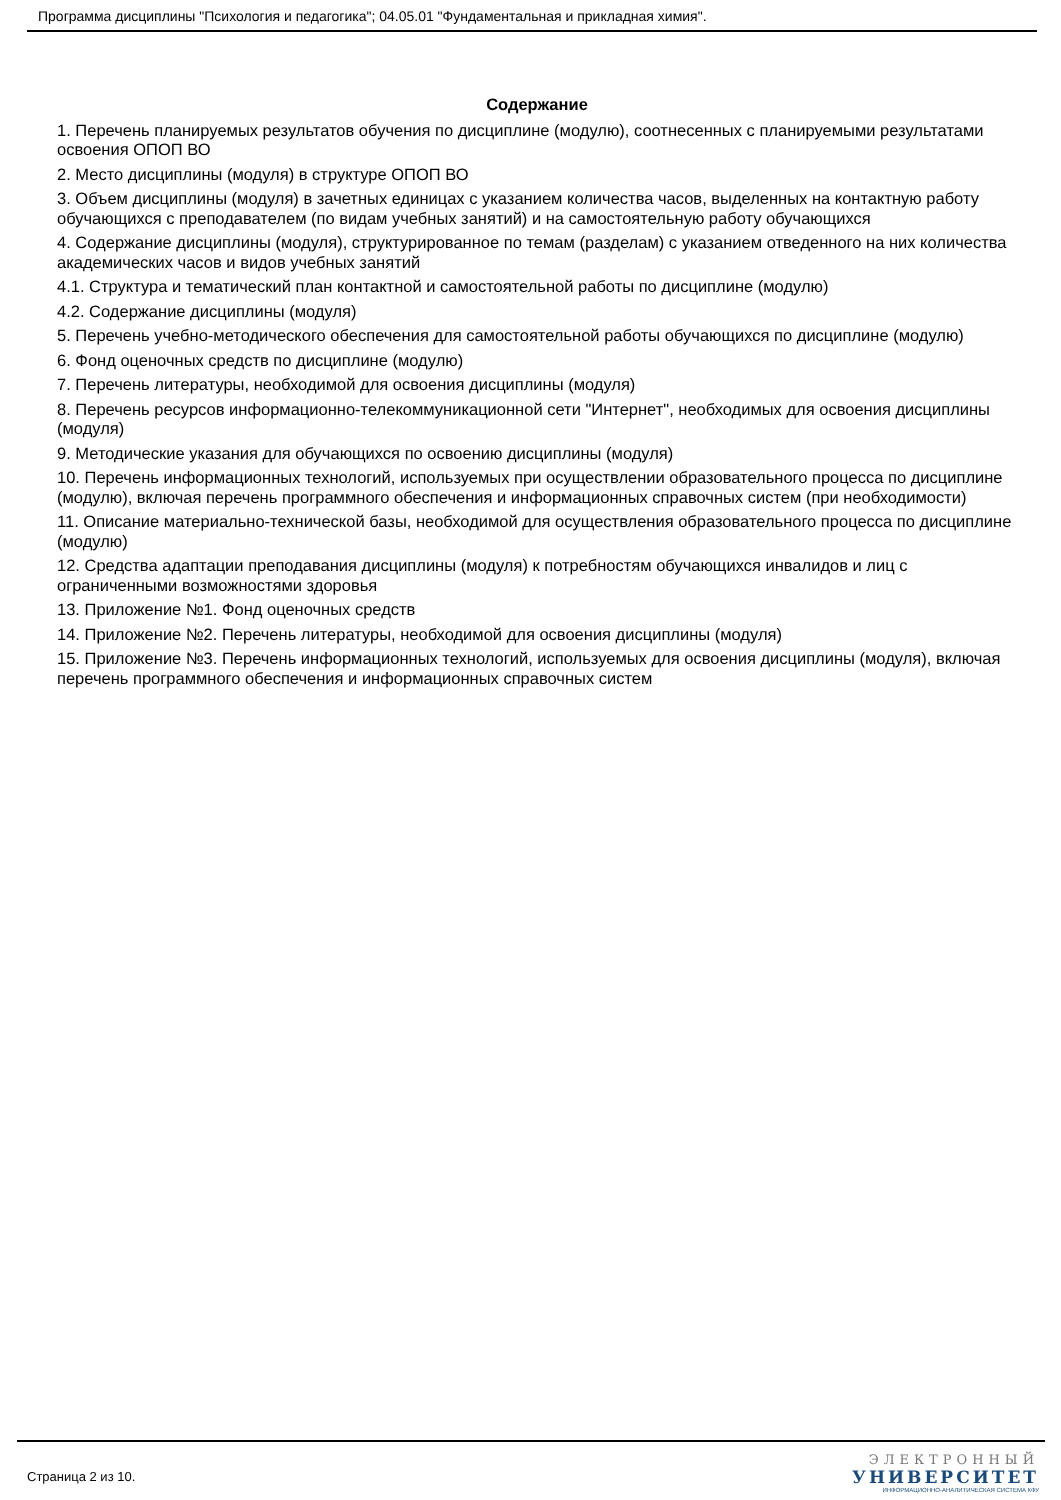Программа дисциплины "Психология и педагогика"; 04.05.01 "Фундаментальная и прикладная химия".
Содержание
1. Перечень планируемых результатов обучения по дисциплине (модулю), соотнесенных с планируемыми результатами освоения ОПОП ВО
2. Место дисциплины (модуля) в структуре ОПОП ВО
3. Объем дисциплины (модуля) в зачетных единицах с указанием количества часов, выделенных на контактную работу обучающихся с преподавателем (по видам учебных занятий) и на самостоятельную работу обучающихся
4. Содержание дисциплины (модуля), структурированное по темам (разделам) с указанием отведенного на них количества академических часов и видов учебных занятий
4.1. Структура и тематический план контактной и самостоятельной работы по дисциплине (модулю)
4.2. Содержание дисциплины (модуля)
5. Перечень учебно-методического обеспечения для самостоятельной работы обучающихся по дисциплине (модулю)
6. Фонд оценочных средств по дисциплине (модулю)
7. Перечень литературы, необходимой для освоения дисциплины (модуля)
8. Перечень ресурсов информационно-телекоммуникационной сети "Интернет", необходимых для освоения дисциплины (модуля)
9. Методические указания для обучающихся по освоению дисциплины (модуля)
10. Перечень информационных технологий, используемых при осуществлении образовательного процесса по дисциплине (модулю), включая перечень программного обеспечения и информационных справочных систем (при необходимости)
11. Описание материально-технической базы, необходимой для осуществления образовательного процесса по дисциплине (модулю)
12. Средства адаптации преподавания дисциплины (модуля) к потребностям обучающихся инвалидов и лиц с ограниченными возможностями здоровья
13. Приложение №1. Фонд оценочных средств
14. Приложение №2. Перечень литературы, необходимой для освоения дисциплины (модуля)
15. Приложение №3. Перечень информационных технологий, используемых для освоения дисциплины (модуля), включая перечень программного обеспечения и информационных справочных систем
Страница 2 из 10.
ЭЛЕКТРОННЫЙ
УНИВЕРСИТЕТ
ИНФОРМАЦИОННО-АНАЛИТИЧЕСКАЯ СИСТЕМА КФУ